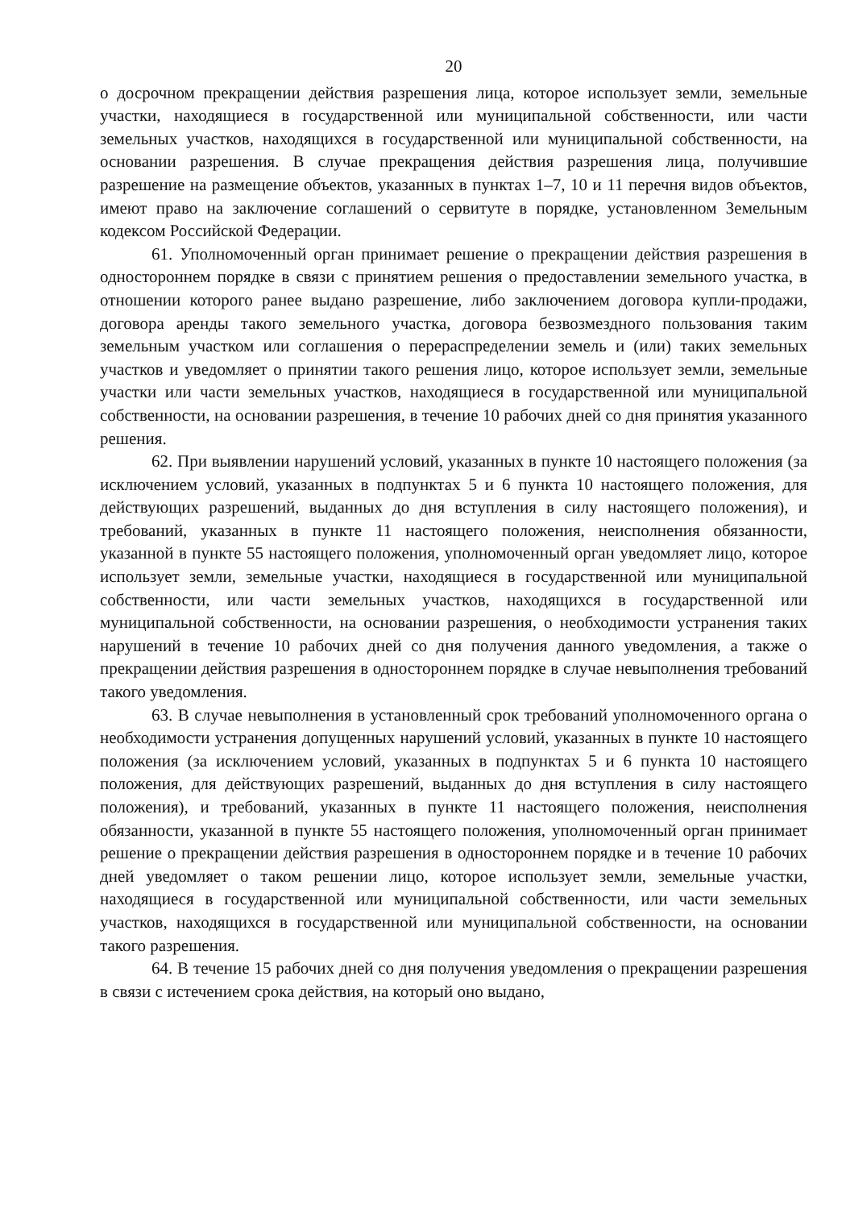20
о досрочном прекращении действия разрешения лица, которое использует земли, земельные участки, находящиеся в государственной или муниципальной собственности, или части земельных участков, находящихся в государственной или муниципальной собственности, на основании разрешения. В случае прекращения действия разрешения лица, получившие разрешение на размещение объектов, указанных в пунктах 1–7, 10 и 11 перечня видов объектов, имеют право на заключение соглашений о сервитуте в порядке, установленном Земельным кодексом Российской Федерации.
61. Уполномоченный орган принимает решение о прекращении действия разрешения в одностороннем порядке в связи с принятием решения о предоставлении земельного участка, в отношении которого ранее выдано разрешение, либо заключением договора купли-продажи, договора аренды такого земельного участка, договора безвозмездного пользования таким земельным участком или соглашения о перераспределении земель и (или) таких земельных участков и уведомляет о принятии такого решения лицо, которое использует земли, земельные участки или части земельных участков, находящиеся в государственной или муниципальной собственности, на основании разрешения, в течение 10 рабочих дней со дня принятия указанного решения.
62. При выявлении нарушений условий, указанных в пункте 10 настоящего положения (за исключением условий, указанных в подпунктах 5 и 6 пункта 10 настоящего положения, для действующих разрешений, выданных до дня вступления в силу настоящего положения), и требований, указанных в пункте 11 настоящего положения, неисполнения обязанности, указанной в пункте 55 настоящего положения, уполномоченный орган уведомляет лицо, которое использует земли, земельные участки, находящиеся в государственной или муниципальной собственности, или части земельных участков, находящихся в государственной или муниципальной собственности, на основании разрешения, о необходимости устранения таких нарушений в течение 10 рабочих дней со дня получения данного уведомления, а также о прекращении действия разрешения в одностороннем порядке в случае невыполнения требований такого уведомления.
63. В случае невыполнения в установленный срок требований уполномоченного органа о необходимости устранения допущенных нарушений условий, указанных в пункте 10 настоящего положения (за исключением условий, указанных в подпунктах 5 и 6 пункта 10 настоящего положения, для действующих разрешений, выданных до дня вступления в силу настоящего положения), и требований, указанных в пункте 11 настоящего положения, неисполнения обязанности, указанной в пункте 55 настоящего положения, уполномоченный орган принимает решение о прекращении действия разрешения в одностороннем порядке и в течение 10 рабочих дней уведомляет о таком решении лицо, которое использует земли, земельные участки, находящиеся в государственной или муниципальной собственности, или части земельных участков, находящихся в государственной или муниципальной собственности, на основании такого разрешения.
64. В течение 15 рабочих дней со дня получения уведомления о прекращении разрешения в связи с истечением срока действия, на который оно выдано,